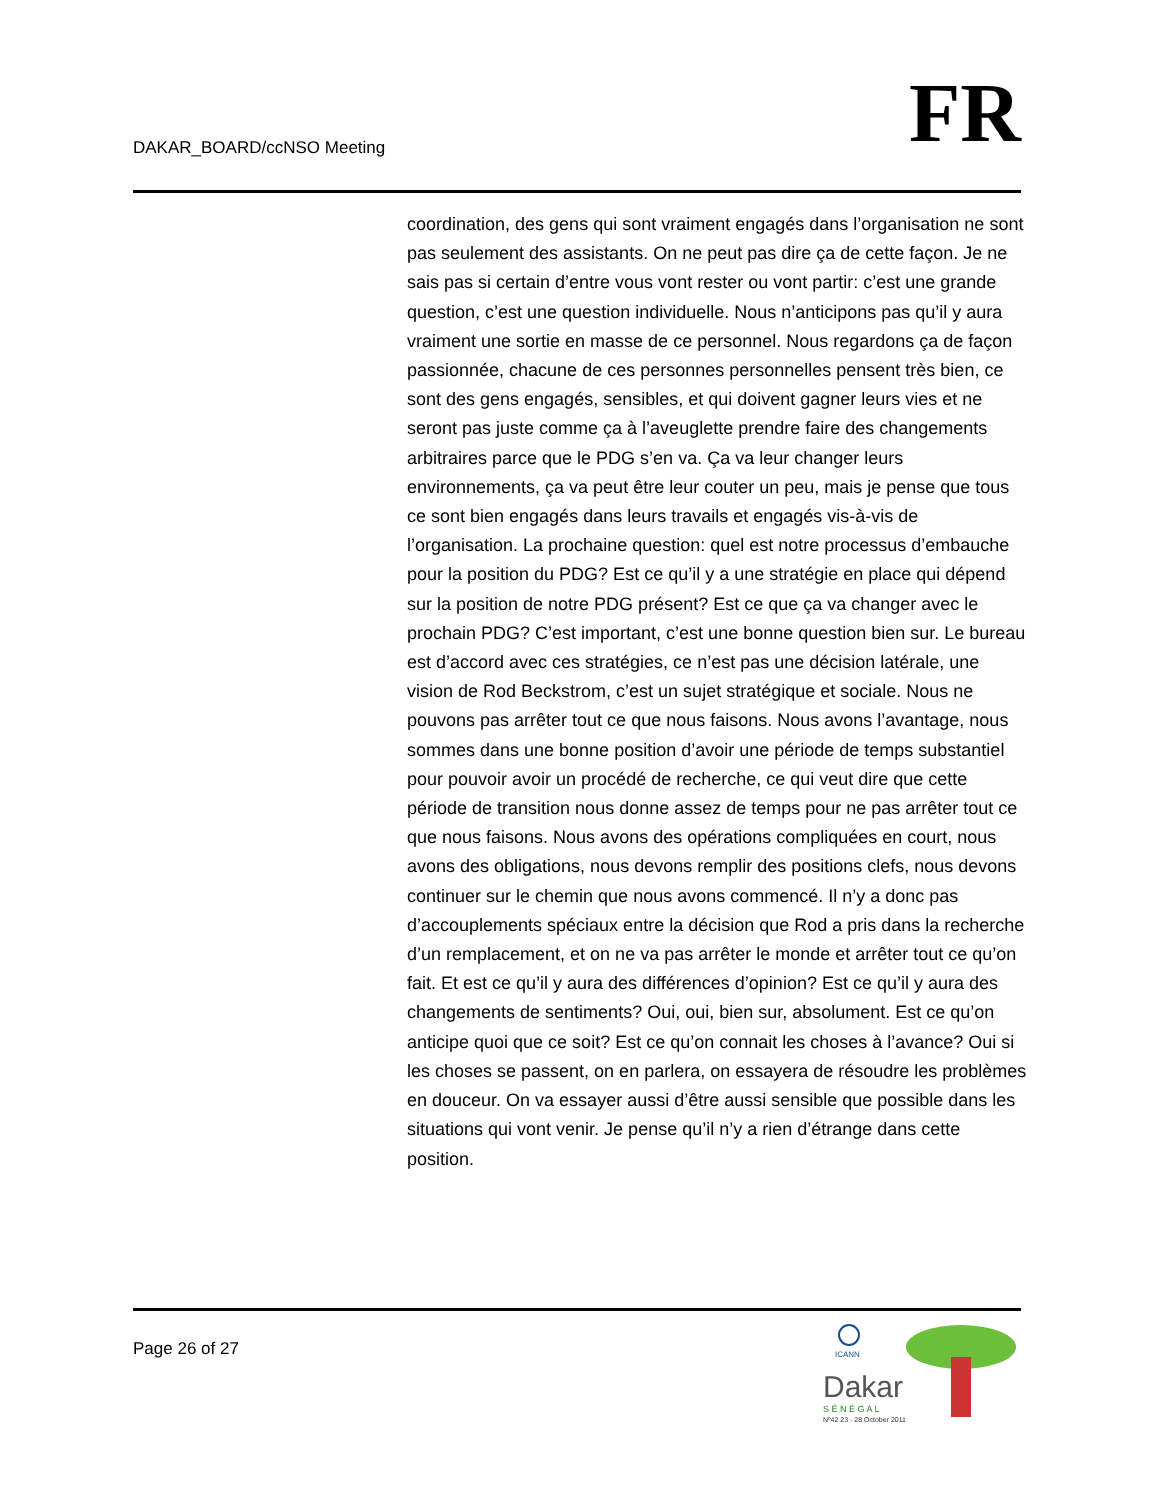DAKAR_BOARD/ccNSO Meeting
FR
coordination, des gens qui sont vraiment engagés dans l’organisation ne sont pas seulement des assistants. On ne peut pas dire ça de cette façon. Je ne sais pas si certain d’entre vous vont rester ou vont partir: c’est une grande question, c’est une question individuelle. Nous n’anticipons pas qu’il y aura vraiment une sortie en masse de ce personnel. Nous regardons ça de façon passionnée, chacune de ces personnes personnelles pensent très bien, ce sont des gens engagés, sensibles, et qui doivent gagner leurs vies et ne seront pas juste comme ça à l’aveuglette prendre faire des changements arbitraires parce que le PDG s’en va. Ça va leur changer leurs environnements, ça va peut être leur couter un peu, mais je pense que tous ce sont bien engagés dans leurs travails et engagés vis-à-vis de l’organisation. La prochaine question: quel est notre processus d’embauche pour la position du PDG? Est ce qu’il y a une stratégie en place qui dépend sur la position de notre PDG présent? Est ce que ça va changer avec le prochain PDG? C’est important, c’est une bonne question bien sur. Le bureau est d’accord avec ces stratégies, ce n’est pas une décision latérale, une vision de Rod Beckstrom, c’est un sujet stratégique et sociale. Nous ne pouvons pas arrêter tout ce que nous faisons. Nous avons l’avantage, nous sommes dans une bonne position d’avoir une période de temps substantiel pour pouvoir avoir un procédé de recherche, ce qui veut dire que cette période de transition nous donne assez de temps pour ne pas arrêter tout ce que nous faisons. Nous avons des opérations compliquées en court, nous avons des obligations, nous devons remplir des positions clefs, nous devons continuer sur le chemin que nous avons commencé. Il n’y a donc pas d’accouplements spéciaux entre la décision que Rod a pris dans la recherche d’un remplacement, et on ne va pas arrêter le monde et arrêter tout ce qu’on fait. Et est ce qu’il y aura des différences d’opinion? Est ce qu’il y aura des changements de sentiments? Oui, oui, bien sur, absolument. Est ce qu’on anticipe quoi que ce soit? Est ce qu’on connait les choses à l’avance? Oui si les choses se passent, on en parlera, on essayera de résoudre les problèmes en douceur. On va essayer aussi d’être aussi sensible que possible dans les situations qui vont venir. Je pense qu’il n’y a rien d’étrange dans cette position.
Page 26 of 27
ICANN
Dakar
S É N É G A L
Nº42 23 - 28 October 2011